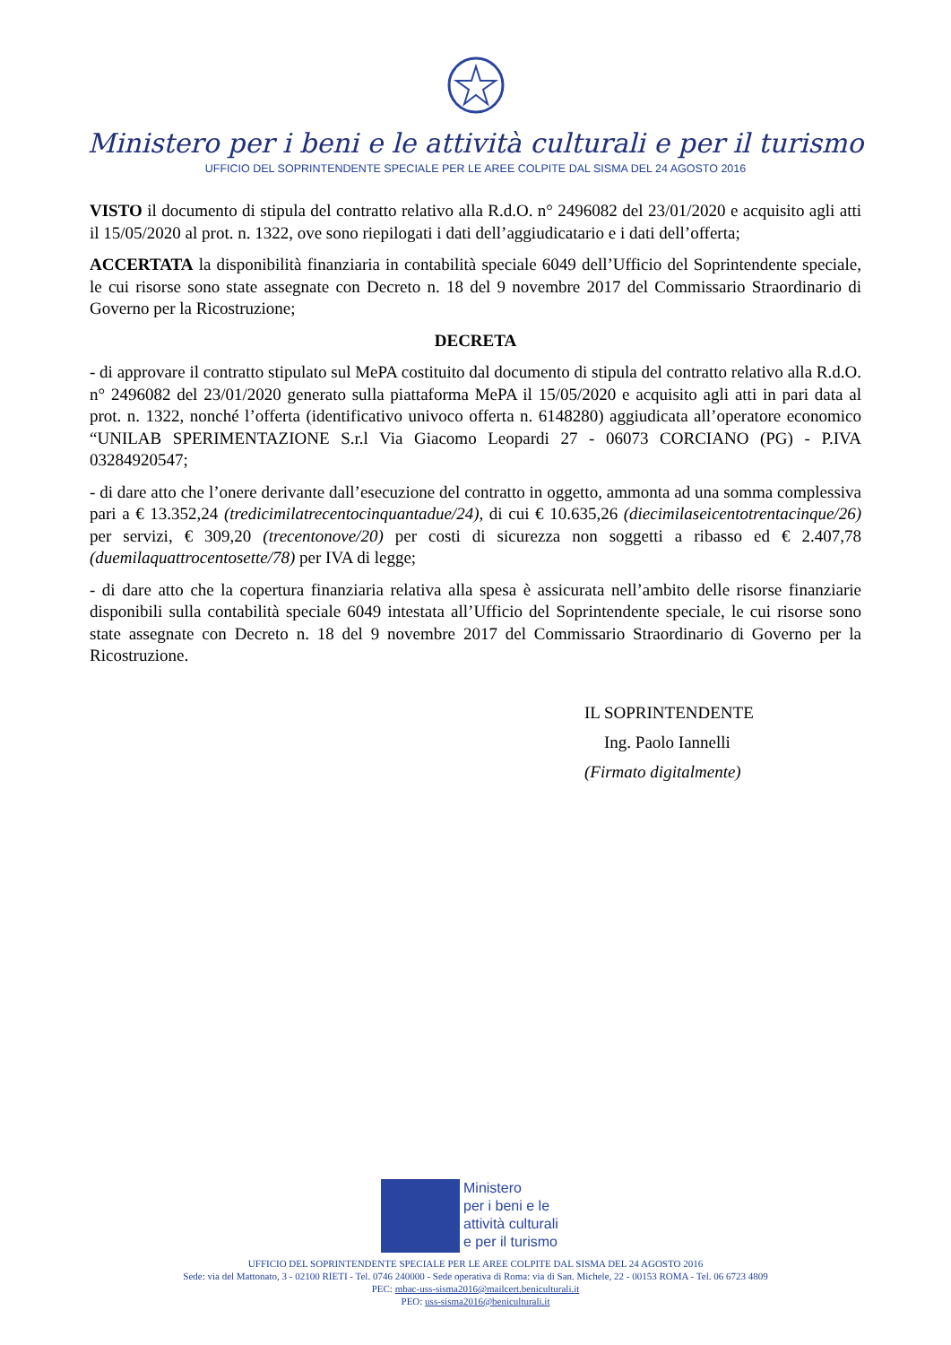Ministero per i beni e le attività culturali e per il turismo
UFFICIO DEL SOPRINTENDENTE SPECIALE PER LE AREE COLPITE DAL SISMA DEL 24 AGOSTO 2016
VISTO il documento di stipula del contratto relativo alla R.d.O. n° 2496082 del 23/01/2020 e acquisito agli atti il 15/05/2020 al prot. n. 1322, ove sono riepilogati i dati dell’aggiudicatario e i dati dell’offerta;
ACCERTATA la disponibilità finanziaria in contabilità speciale 6049 dell’Ufficio del Soprintendente speciale, le cui risorse sono state assegnate con Decreto n. 18 del 9 novembre 2017 del Commissario Straordinario di Governo per la Ricostruzione;
DECRETA
- di approvare il contratto stipulato sul MePA costituito dal documento di stipula del contratto relativo alla R.d.O. n° 2496082 del 23/01/2020 generato sulla piattaforma MePA il 15/05/2020 e acquisito agli atti in pari data al prot. n. 1322, nonché l’offerta (identificativo univoco offerta n. 6148280) aggiudicata all’operatore economico “UNILAB SPERIMENTAZIONE S.r.l Via Giacomo Leopardi 27 - 06073 CORCIANO (PG) - P.IVA 03284920547;
- di dare atto che l’onere derivante dall’esecuzione del contratto in oggetto, ammonta ad una somma complessiva pari a € 13.352,24 (tredicimilatrecentocinquantadue/24), di cui € 10.635,26 (diecimilaseicentotrentacinque/26) per servizi, € 309,20 (trecentonove/20) per costi di sicurezza non soggetti a ribasso ed € 2.407,78 (duemilaquattrocentosette/78) per IVA di legge;
- di dare atto che la copertura finanziaria relativa alla spesa è assicurata nell’ambito delle risorse finanziarie disponibili sulla contabilità speciale 6049 intestata all’Ufficio del Soprintendente speciale, le cui risorse sono state assegnate con Decreto n. 18 del 9 novembre 2017 del Commissario Straordinario di Governo per la Ricostruzione.
IL SOPRINTENDENTE
Ing. Paolo Iannelli
(Firmato digitalmente)
Ministero
per i beni e le
attività culturali
e per il turismo
UFFICIO DEL SOPRINTENDENTE SPECIALE PER LE AREE COLPITE DAL SISMA DEL 24 AGOSTO 2016
Sede: via del Mattonato, 3 - 02100 RIETI - Tel. 0746 240000 - Sede operativa di Roma: via di San. Michele, 22 - 00153 ROMA - Tel. 06 6723 4809
PEC: mbac-uss-sisma2016@mailcert.beniculturali.it
PEO: uss-sisma2016@beniculturali.it